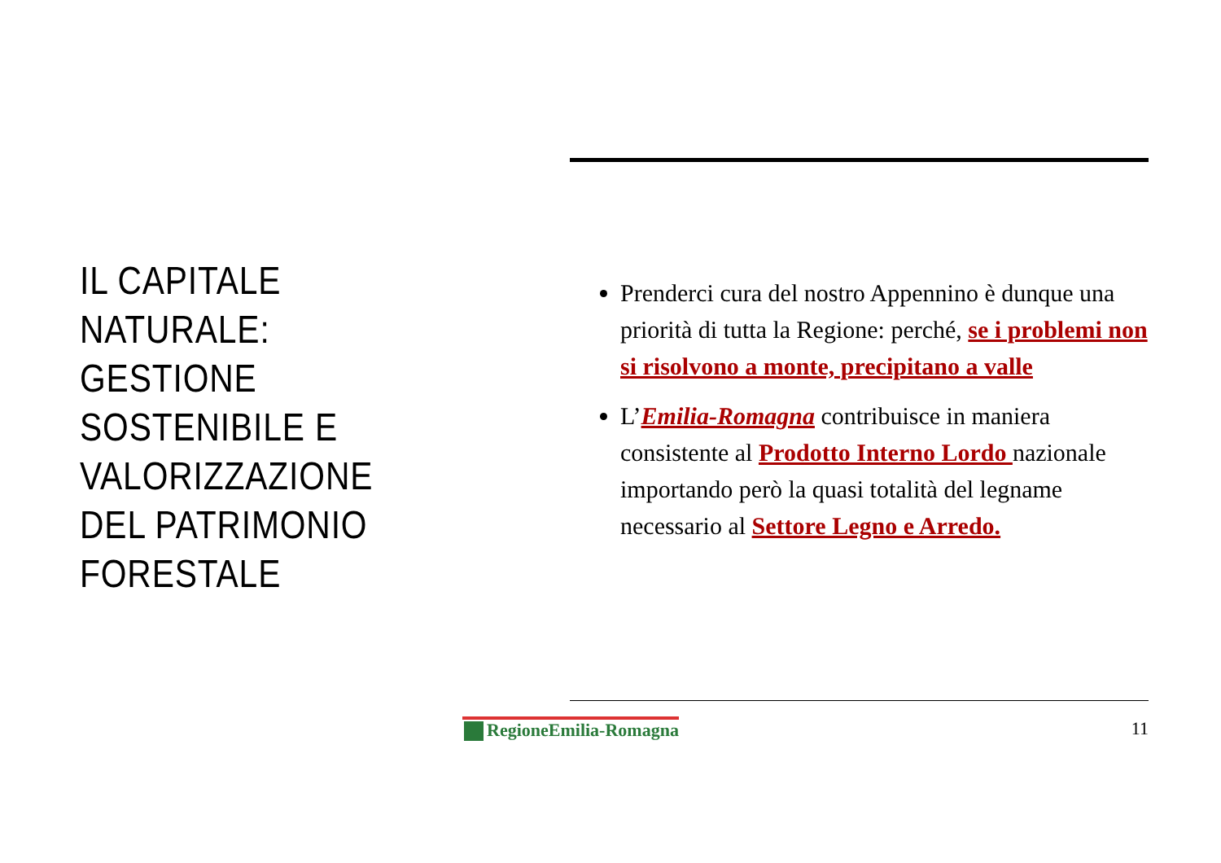IL CAPITALE NATURALE: GESTIONE SOSTENIBILE E VALORIZZAZIONE DEL PATRIMONIO FORESTALE
Prenderci cura del nostro Appennino è dunque una priorità di tutta la Regione: perché, se i problemi non si risolvono a monte, precipitano a valle
L’Emilia-Romagna contribuisce in maniera consistente al Prodotto Interno Lordo nazionale importando però la quasi totalità del legname necessario al Settore Legno e Arredo.
RegioneEmilia-Romagna 11